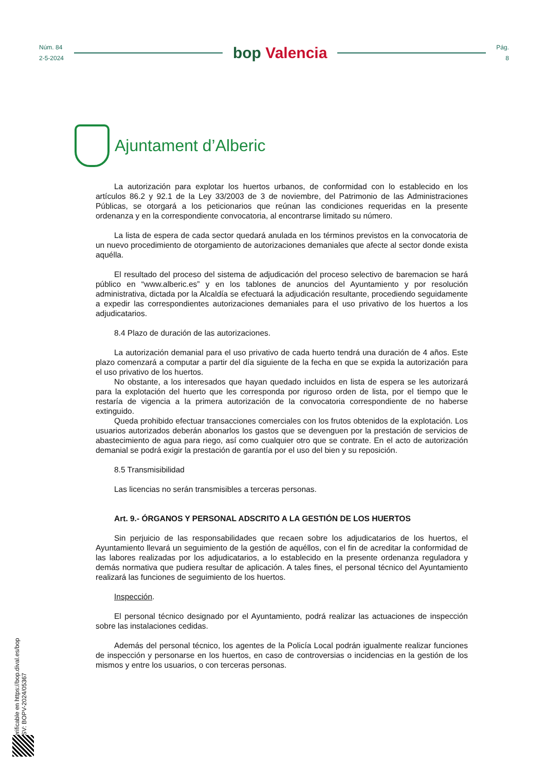Núm. 84
2-5-2024
bop Valencia
Pág.
8
Ajuntament d’Alberic
La autorización para explotar los huertos urbanos, de conformidad con lo establecido en los artículos 86.2 y 92.1 de la Ley 33/2003 de 3 de noviembre, del Patrimonio de las Administraciones Públicas, se otorgará a los peticionarios que reúnan las condiciones requeridas en la presente ordenanza y en la correspondiente convocatoria, al encontrarse limitado su número.
La lista de espera de cada sector quedará anulada en los términos previstos en la convocatoria de un nuevo procedimiento de otorgamiento de autorizaciones demaniales que afecte al sector donde exista aquélla.
El resultado del proceso del sistema de adjudicación del proceso selectivo de baremacion se hará público en “www.alberic.es” y en los tablones de anuncios del Ayuntamiento y por resolución administrativa, dictada por la Alcaldía se efectuará la adjudicación resultante, procediendo seguidamente a expedir las correspondientes autorizaciones demaniales para el uso privativo de los huertos a los adjudicatarios.
8.4 Plazo de duración de las autorizaciones.
La autorización demanial para el uso privativo de cada huerto tendrá una duración de 4 años. Este plazo comenzará a computar a partir del día siguiente de la fecha en que se expida la autorización para el uso privativo de los huertos.
No obstante, a los interesados que hayan quedado incluidos en lista de espera se les autorizará para la explotación del huerto que les corresponda por riguroso orden de lista, por el tiempo que le restaría de vigencia a la primera autorización de la convocatoria correspondiente de no haberse extinguido.
Queda prohibido efectuar transacciones comerciales con los frutos obtenidos de la explotación. Los usuarios autorizados deberán abonarlos los gastos que se devenguen por la prestación de servicios de abastecimiento de agua para riego, así como cualquier otro que se contrate. En el acto de autorización demanial se podrá exigir la prestación de garantía por el uso del bien y su reposición.
8.5 Transmisibilidad
Las licencias no serán transmisibles a terceras personas.
Art. 9.- ÓRGANOS Y PERSONAL ADSCRITO A LA GESTIÓN DE LOS HUERTOS
Sin perjuicio de las responsabilidades que recaen sobre los adjudicatarios de los huertos, el Ayuntamiento llevará un seguimiento de la gestión de aquéllos, con el fin de acreditar la conformidad de las labores realizadas por los adjudicatarios, a lo establecido en la presente ordenanza reguladora y demás normativa que pudiera resultar de aplicación. A tales fines, el personal técnico del Ayuntamiento realizará las funciones de seguimiento de los huertos.
Inspección.
El personal técnico designado por el Ayuntamiento, podrá realizar las actuaciones de inspección sobre las instalaciones cedidas.
Además del personal técnico, los agentes de la Policía Local podrán igualmente realizar funciones de inspección y personarse en los huertos, en caso de controversias o incidencias en la gestión de los mismos y entre los usuarios, o con terceras personas.
Verificable en https://bop.dival.es/bop
CSV: BOPV-2024/05367